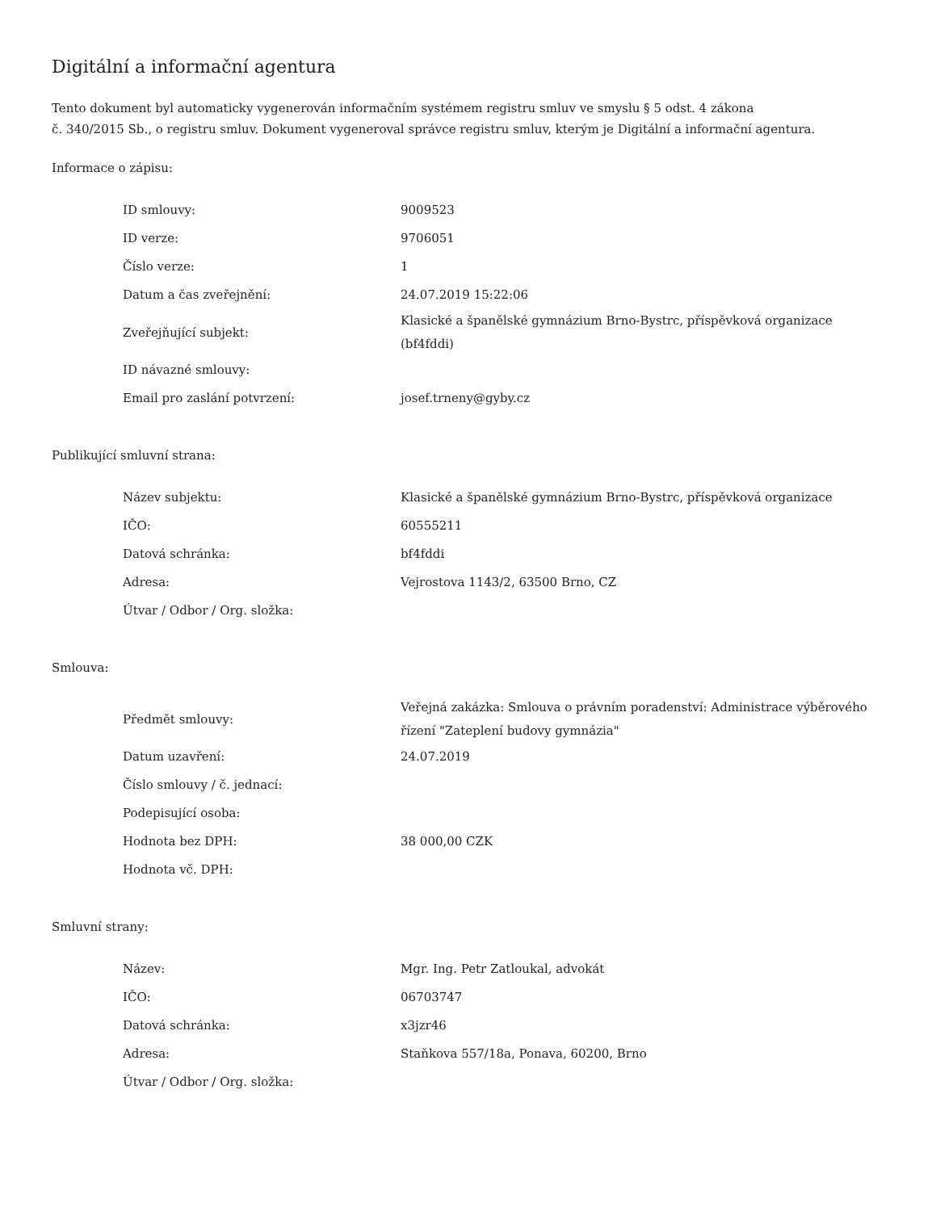Digitální a informační agentura
Tento dokument byl automaticky vygenerován informačním systémem registru smluv ve smyslu § 5 odst. 4 zákona
č. 340/2015 Sb., o registru smluv. Dokument vygeneroval správce registru smluv, kterým je Digitální a informační agentura.
Informace o zápisu:
| ID smlouvy: | 9009523 |
| ID verze: | 9706051 |
| Číslo verze: | 1 |
| Datum a čas zveřejnění: | 24.07.2019 15:22:06 |
| Zveřejňující subjekt: | Klasické a španělské gymnázium Brno-Bystrc, příspěvková organizace (bf4fddi) |
| ID návazné smlouvy: | |
| Email pro zaslání potvrzení: | josef.trneny@gyby.cz |
Publikující smluvní strana:
| Název subjektu: | Klasické a španělské gymnázium Brno-Bystrc, příspěvková organizace |
| IČO: | 60555211 |
| Datová schránka: | bf4fddi |
| Adresa: | Vejrostova 1143/2, 63500 Brno, CZ |
| Útvar / Odbor / Org. složka: | |
Smlouva:
| Předmět smlouvy: | Veřejná zakázka: Smlouva o právním poradenství: Administrace výběrového řízení "Zateplení budovy gymnázia" |
| Datum uzavření: | 24.07.2019 |
| Číslo smlouvy / č. jednací: | |
| Podepisující osoba: | |
| Hodnota bez DPH: | 38 000,00 CZK |
| Hodnota vč. DPH: | |
Smluvní strany:
| Název: | Mgr. Ing. Petr Zatloukal, advokát |
| IČO: | 06703747 |
| Datová schránka: | x3jzr46 |
| Adresa: | Staňkova 557/18a, Ponava, 60200, Brno |
| Útvar / Odbor / Org. složka: | |